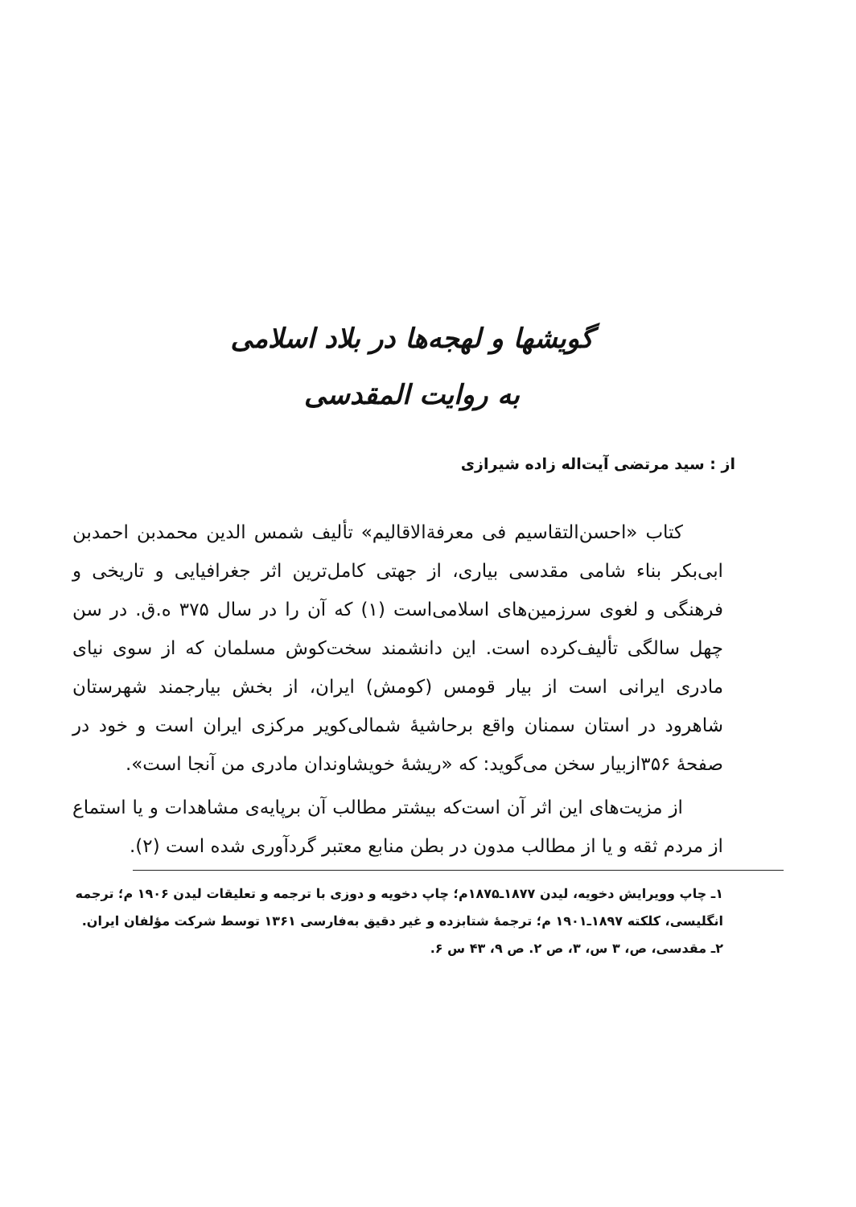گویشها و لهجه‌ها در بلاد اسلامی
به روایت المقدسی
از : سید مرتضی آیت‌اله زاده شیرازی
کتاب «احسن‌التقاسیم فی معرفة‌الاقالیم» تألیف شمس الدین محمدبن احمدبن ابی‌بکر بناء شامی مقدسی بیاری، از جهتی کامل‌ترین اثر جغرافیایی و تاریخی و فرهنگی و لغوی سرزمین‌های اسلامی‌است (۱) که آن را در سال ۳۷۵ ه.ق. در سن چهل سالگی تألیف‌کرده است. این دانشمند سخت‌کوش مسلمان که از سوی نیای مادری ایرانی است از بیار قومس (کومش) ایران، از بخش بیارجمند شهرستان شاهرود در استان سمنان واقع برحاشیهٔ شمالی‌کویر مرکزی ایران است و خود در صفحهٔ ۳۵۶ازبیار سخن می‌گوید: که «ریشهٔ خویشاوندان مادری من آنجا است».
از مزیت‌های این اثر آن است‌که بیشتر مطالب آن برپایه‌ی مشاهدات و یا استماع از مردم ثقه و یا از مطالب مدون در بطن منابع معتبر گردآوری شده است (۲).
۱ـ چاپ وویرایش دخویه، لیدن ۱۸۷۷ـ۱۸۷۵م؛ چاپ دخویه و دوزی با ترجمه و تعلیقات لیدن ۱۹۰۶ م؛ ترجمه انگلیسی، کلکته ۱۸۹۷ـ۱۹۰۱ م؛ ترجمهٔ شتابزده و غیر دقیق به‌فارسی ۱۳۶۱ توسط شرکت مؤلفان ایران.
۲ـ مقدسی، ص، ۳ س، ۳، ص ۲. ص ۹، ۴۳ س ۶.